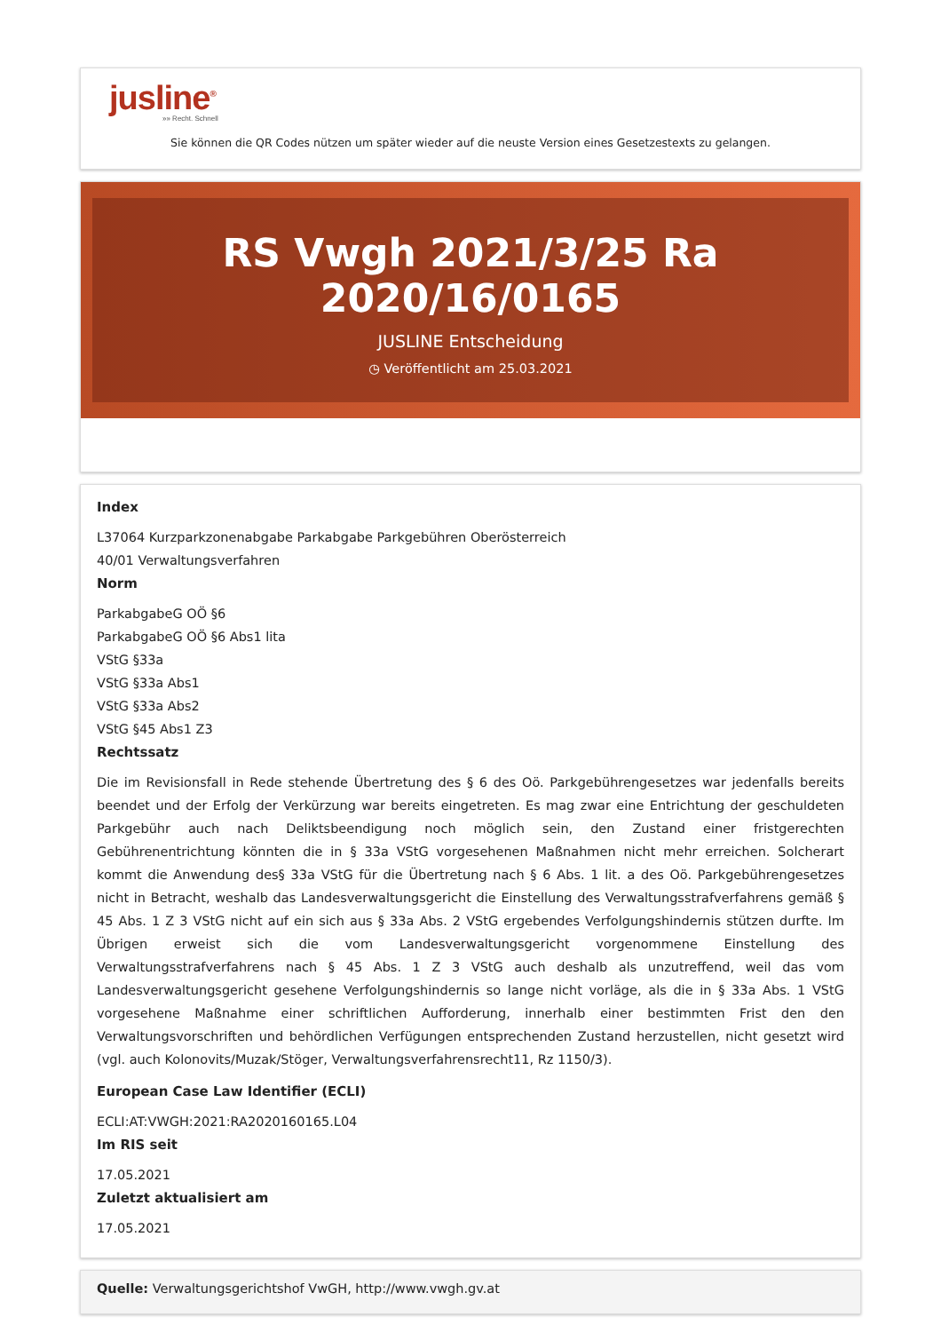jusline<sup>®</sup>
»» Recht. Schnell
Sie können die QR Codes nützen um später wieder auf die neuste Version eines Gesetzestexts zu gelangen.
RS Vwgh 2021/3/25 Ra 2020/16/0165
JUSLINE Entscheidung
◷ Veröffentlicht am 25.03.2021
Index
L37064 Kurzparkzonenabgabe Parkabgabe Parkgebühren Oberösterreich
40/01 Verwaltungsverfahren
Norm
ParkabgabeG OÖ §6
ParkabgabeG OÖ §6 Abs1 lita
VStG §33a
VStG §33a Abs1
VStG §33a Abs2
VStG §45 Abs1 Z3
Rechtssatz
Die im Revisionsfall in Rede stehende Übertretung des § 6 des Oö. Parkgebührengesetzes war jedenfalls bereits beendet und der Erfolg der Verkürzung war bereits eingetreten. Es mag zwar eine Entrichtung der geschuldeten Parkgebühr auch nach Deliktsbeendigung noch möglich sein, den Zustand einer fristgerechten Gebührenentrichtung könnten die in § 33a VStG vorgesehenen Maßnahmen nicht mehr erreichen. Solcherart kommt die Anwendung des§ 33a VStG für die Übertretung nach § 6 Abs. 1 lit. a des Oö. Parkgebührengesetzes nicht in Betracht, weshalb das Landesverwaltungsgericht die Einstellung des Verwaltungsstrafverfahrens gemäß § 45 Abs. 1 Z 3 VStG nicht auf ein sich aus § 33a Abs. 2 VStG ergebendes Verfolgungshindernis stützen durfte. Im Übrigen erweist sich die vom Landesverwaltungsgericht vorgenommene Einstellung des Verwaltungsstrafverfahrens nach § 45 Abs. 1 Z 3 VStG auch deshalb als unzutreffend, weil das vom Landesverwaltungsgericht gesehene Verfolgungshindernis so lange nicht vorläge, als die in § 33a Abs. 1 VStG vorgesehene Maßnahme einer schriftlichen Aufforderung, innerhalb einer bestimmten Frist den den Verwaltungsvorschriften und behördlichen Verfügungen entsprechenden Zustand herzustellen, nicht gesetzt wird (vgl. auch Kolonovits/Muzak/Stöger, Verwaltungsverfahrensrecht11, Rz 1150/3).
European Case Law Identifier (ECLI)
ECLI:AT:VWGH:2021:RA2020160165.L04
Im RIS seit
17.05.2021
Zuletzt aktualisiert am
17.05.2021
Quelle: Verwaltungsgerichtshof VwGH, http://www.vwgh.gv.at